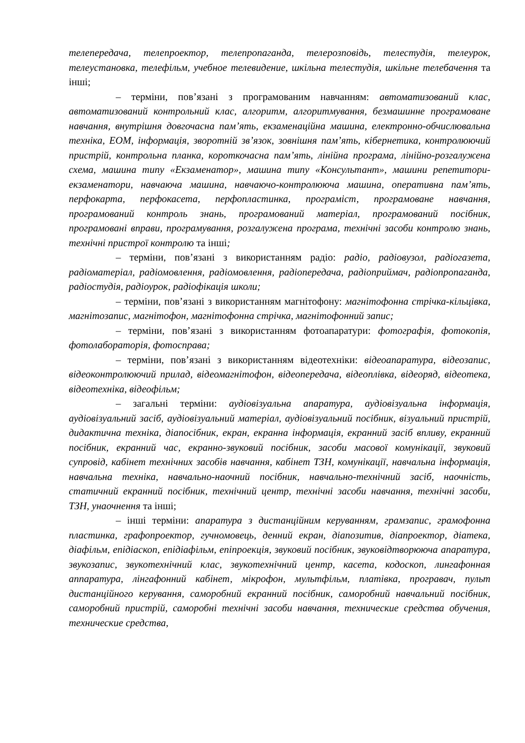телепередача, телепроектор, телепропаганда, телерозповідь, телестудія, телеурок, телеустановка, телефільм, учебное телевидение, шкільна телестудія, шкільне телебачення та інші;
– терміни, пов’язані з програмованим навчанням: автоматизований клас, автоматизований контрольний клас, алгоритм, алгоритмування, безмашинне програмоване навчання, внутрішня довгочасна пам’ять, екзаменаційна машина, електронно-обчислювальна техніка, ЕОМ, інформація, зворотній зв’язок, зовнішня пам’ять, кібернетика, контролюючий пристрій, контрольна планка, короткочасна пам’ять, лінійна програма, лінійно-розгалужена схема, машина типу «Екзаменатор», машина типу «Консультант», машини репетитори-екзаменатори, навчаюча машина, навчаючо-контролююча машина, оперативна пам’ять, перфокарта, перфокасета, перфопластинка, програміст, програмоване навчання, програмований контроль знань, програмований матеріал, програмований посібник, програмовані вправи, програмування, розгалужена програма, технічні засоби контролю знань, технічні пристрої контролю та інші;
– терміни, пов’язані з використанням радіо: радіо, радіовузол, радіогазета, радіоматеріал, радіомовлення, радіомовлення, радіопередача, радіоприймач, радіопропаганда, радіостудія, радіоурок, радіофікація школи;
– терміни, пов’язані з використанням магнітофону: магнітофонна стрічка-кільцівка, магнітозапис, магнітофон, магнітофонна стрічка, магнітофонний запис;
– терміни, пов’язані з використанням фотоапаратури: фотографія, фотокопія, фотолабораторія, фотосправа;
– терміни, пов’язані з використанням відеотехніки: відеоапаратура, відеозапис, відеоконтролюючий прилад, відеомагнітофон, відеопередача, відеоплівка, відеоряд, відеотека, відеотехніка, відеофільм;
– загальні терміни: аудіовізуальна апаратура, аудіовізуальна інформація, аудіовізуальний засіб, аудіовізуальний матеріал, аудіовізуальний посібник, візуальний пристрій, дидактична техніка, діапосібник, екран, екранна інформація, екранний засіб впливу, екранний посібник, екранний час, екранно-звуковий посібник, засоби масової комунікації, звуковий супровід, кабінет технічних засобів навчання, кабінет ТЗН, комунікації, навчальна інформація, навчальна техніка, навчально-наочний посібник, навчально-технічний засіб, наочність, статичний екранний посібник, технічний центр, технічні засоби навчання, технічні засоби, ТЗН, унаочнення та інші;
– інші терміни: апаратура з дистанційним керуванням, грамзапис, грамофонна пластинка, графопроектор, гучномовець, денний екран, діапозитив, діапроектор, діатека, діафільм, епідіаскоп, епідіафільм, епіпроекція, звуковий посібник, звуковідтворююча апаратура, звукозапис, звукотехнічний клас, звукотехнічний центр, касета, кодоскоп, лингафонная аппаратура, лінгафонний кабінет, мікрофон, мультфільм, платівка, програвач, пульт дистанційного керування, саморобний екранний посібник, саморобний навчальний посібник, саморобний пристрій, саморобні технічні засоби навчання, технические средства обучения, технические средства,